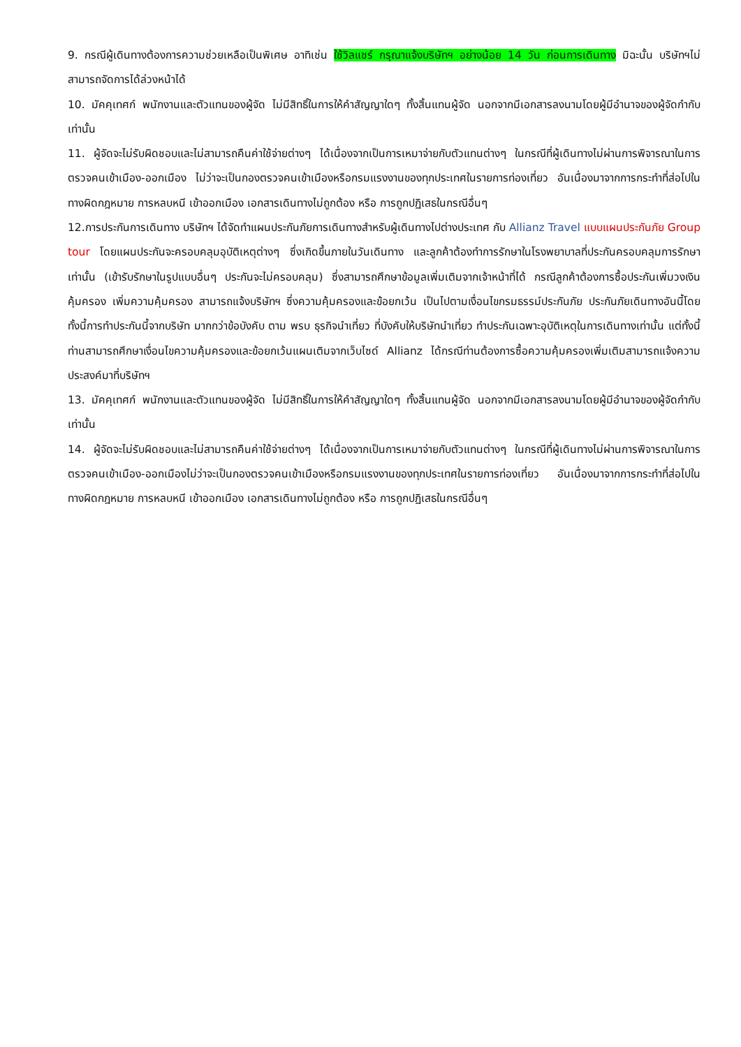9. กรณีผู้เดินทางต้องการความช่วยเหลือเป็นพิเศษ อาทิเช่น ใช้วิลแชร์ กรุณาแจ้งบริษัทฯ อย่างน้อย 14 วัน ก่อนการเดินทาง มิฉะนั้น บริษัทฯไม่สามารถจัดการได้ล่วงหน้าได้
10. มัคคุเทศก์ พนักงานและตัวแทนของผู้จัด ไม่มีสิทธิ์ในการให้คำสัญญาใดๆ ทั้งสิ้นแทนผู้จัด นอกจากมีเอกสารลงนามโดยผู้มีอำนาจของผู้จัดกำกับเท่านั้น
11. ผู้จัดจะไม่รับผิดชอบและไม่สามารถคืนค่าใช้จ่ายต่างๆ ได้เนื่องจากเป็นการเหมาจ่ายกับตัวแทนต่างๆ ในกรณีที่ผู้เดินทางไม่ผ่านการพิจารณาในการตรวจคนเข้าเมือง-ออกเมือง ไม่ว่าจะเป็นกองตรวจคนเข้าเมืองหรือกรมแรงงานของทุกประเทศในรายการท่องเที่ยว อันเนื่องมาจากการกระทำที่ส่อไปในทางผิดกฎหมาย การหลบหนี เข้าออกเมือง เอกสารเดินทางไม่ถูกต้อง หรือ การถูกปฏิเสธในกรณีอื่นๆ
12.การประกันการเดินทาง บริษัทฯ ได้จัดทำแผนประกันภัยการเดินทางสำหรับผู้เดินทางไปต่างประเทศ กับ Allianz Travel แบบแผนประกันภัย Group tour โดยแผนประกันจะครอบคลุมอุบัติเหตุต่างๆ ซึ่งเกิดขึ้นภายในวันเดินทาง และลูกค้าต้องทำการรักษาในโรงพยาบาลที่ประกันครอบคลุมการรักษาเท่านั้น (เข้ารับรักษาในรูปแบบอื่นๆ ประกันจะไม่ครอบคลุม) ซึ่งสามารถศึกษาข้อมูลเพิ่มเติมจากเจ้าหน้าที่ได้ กรณีลูกค้าต้องการซื้อประกันเพิ่มวงเงินคุ้มครอง เพิ่มความคุ้มครอง สามารถแจ้งบริษัทฯ ซึ่งความคุ้มครองและข้อยกเว้น เป็นไปตามเงื่อนไขกรมธรรม์ประกันภัย ประกันภัยเดินทางอันนี้โดยทั้งนี้การทำประกันนี้จากบริษัท มากกว่าข้อบังคับ ตาม พรบ ธุรกิจนำเที่ยว ที่บังคับให้บริษัทนำเที่ยว ทำประกันเฉพาะอุบัติเหตุในการเดินทางเท่านั้น แต่ทั้งนี้ ท่านสามารถศึกษาเงื่อนไขความคุ้มครองและข้อยกเว้นแผนเติมจากเว็บไซด์ Allianz ได้กรณีท่านต้องการซื้อความคุ้มครองเพิ่มเติมสามารถแจ้งความประสงค์มาที่บริษัทฯ
13. มัคคุเทศก์ พนักงานและตัวแทนของผู้จัด ไม่มีสิทธิ์ในการให้คำสัญญาใดๆ ทั้งสิ้นแทนผู้จัด นอกจากมีเอกสารลงนามโดยผู้มีอำนาจของผู้จัดกำกับเท่านั้น
14. ผู้จัดจะไม่รับผิดชอบและไม่สามารถคืนค่าใช้จ่ายต่างๆ ได้เนื่องจากเป็นการเหมาจ่ายกับตัวแทนต่างๆ ในกรณีที่ผู้เดินทางไม่ผ่านการพิจารณาในการตรวจคนเข้าเมือง-ออกเมืองไม่ว่าจะเป็นกองตรวจคนเข้าเมืองหรือกรมแรงงานของทุกประเทศในรายการท่องเที่ยว อันเนื่องมาจากการกระทำที่ส่อไปในทางผิดกฎหมาย การหลบหนี เข้าออกเมือง เอกสารเดินทางไม่ถูกต้อง หรือ การถูกปฏิเสธในกรณีอื่นๆ